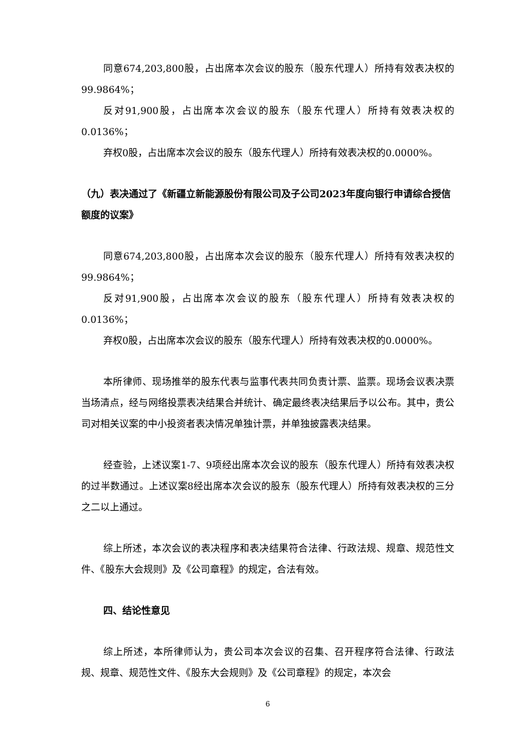同意674,203,800股，占出席本次会议的股东（股东代理人）所持有效表决权的99.9864%；
反对91,900股，占出席本次会议的股东（股东代理人）所持有效表决权的0.0136%；
弃权0股，占出席本次会议的股东（股东代理人）所持有效表决权的0.0000%。
（九）表决通过了《新疆立新能源股份有限公司及子公司2023年度向银行申请综合授信额度的议案》
同意674,203,800股，占出席本次会议的股东（股东代理人）所持有效表决权的99.9864%；
反对91,900股，占出席本次会议的股东（股东代理人）所持有效表决权的0.0136%；
弃权0股，占出席本次会议的股东（股东代理人）所持有效表决权的0.0000%。
本所律师、现场推举的股东代表与监事代表共同负责计票、监票。现场会议表决票当场清点，经与网络投票表决结果合并统计、确定最终表决结果后予以公布。其中，贵公司对相关议案的中小投资者表决情况单独计票，并单独披露表决结果。
经查验，上述议案1-7、9项经出席本次会议的股东（股东代理人）所持有效表决权的过半数通过。上述议案8经出席本次会议的股东（股东代理人）所持有效表决权的三分之二以上通过。
综上所述，本次会议的表决程序和表决结果符合法律、行政法规、规章、规范性文件、《股东大会规则》及《公司章程》的规定，合法有效。
四、结论性意见
综上所述，本所律师认为，贵公司本次会议的召集、召开程序符合法律、行政法规、规章、规范性文件、《股东大会规则》及《公司章程》的规定，本次会
6